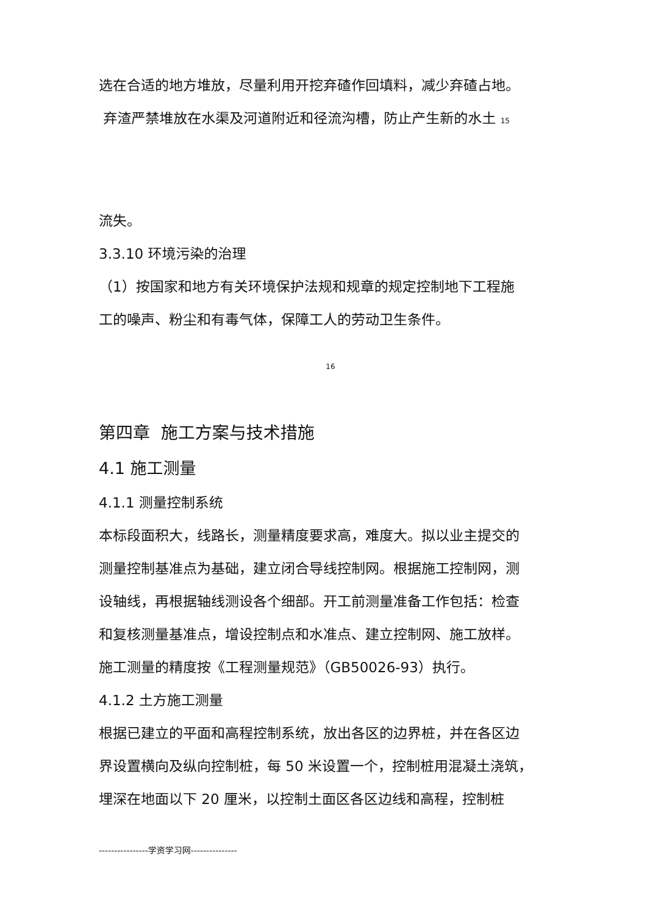选在合适的地方堆放，尽量利用开挖弃碴作回填料，减少弃碴占地。
弃渣严禁堆放在水渠及河道附近和径流沟槽，防止产生新的水土 15
流失。
3.3.10 环境污染的治理
（1）按国家和地方有关环境保护法规和规章的规定控制地下工程施
工的噪声、粉尘和有毒气体，保障工人的劳动卫生条件。
16
第四章 施工方案与技术措施
4.1 施工测量
4.1.1 测量控制系统
本标段面积大，线路长，测量精度要求高，难度大。拟以业主提交的
测量控制基准点为基础，建立闭合导线控制网。根据施工控制网，测
设轴线，再根据轴线测设各个细部。开工前测量准备工作包括：检查
和复核测量基准点，增设控制点和水准点、建立控制网、施工放样。
施工测量的精度按《工程测量规范》（GB50026-93）执行。
4.1.2 土方施工测量
根据已建立的平面和高程控制系统，放出各区的边界桩，并在各区边
界设置横向及纵向控制桩，每 50 米设置一个，控制桩用混凝土浇筑，
埋深在地面以下 20 厘米，以控制土面区各区边线和高程，控制桩
----------------学资学习网---------------